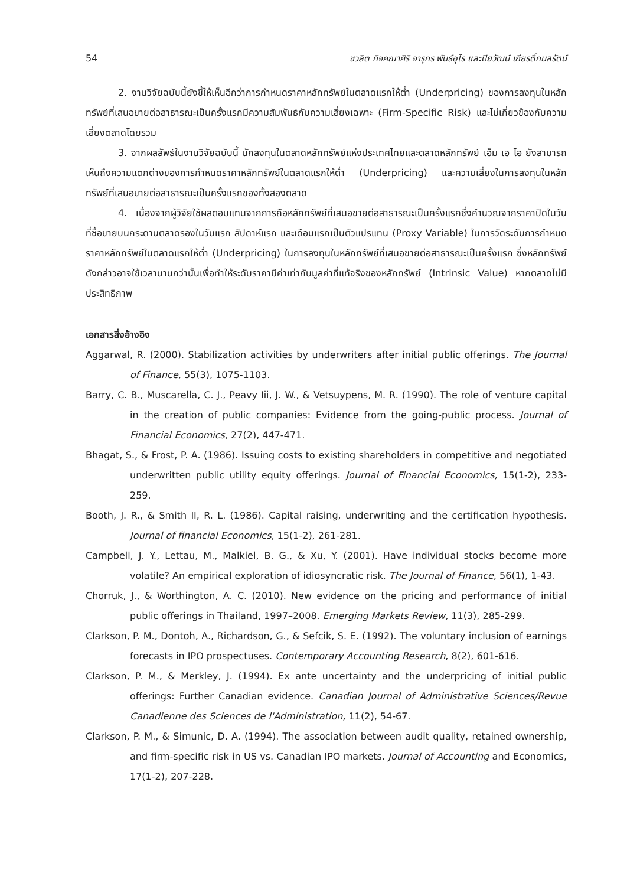54 ชวลิต กิจคณาศิริ จารุกร พันธ์อุไร และปิยวัฒน์ เกียรติ์กมลรัตน์
2. งานวิจัยฉบับนี้ยังชี้ให้เห็นอีกว่าการกำหนดราคาหลักทรัพย์ในตลาดแรกให้ต่ำ (Underpricing) ของการลงทุนในหลักทรัพย์ที่เสนอขายต่อสาธารณะเป็นครั้งแรกมีความสัมพันธ์กับความเสี่ยงเฉพาะ (Firm-Specific Risk) และไม่เกี่ยวข้องกับความเสี่ยงตลาดโดยรวม
3. จากผลลัพธ์ในงานวิจัยฉบับนี้ นักลงทุนในตลาดหลักทรัพย์แห่งประเทศไทยและตลาดหลักทรัพย์ เอ็ม เอ ไอ ยังสามารถเห็นถึงความแตกต่างของการกำหนดราคาหลักทรัพย์ในตลาดแรกให้ต่ำ (Underpricing) และความเสี่ยงในการลงทุนในหลักทรัพย์ที่เสนอขายต่อสาธารณะเป็นครั้งแรกของทั้งสองตลาด
4. เนื่องจากผู้วิจัยใช้ผลตอบแทนจากการถือหลักทรัพย์ที่เสนอขายต่อสาธารณะเป็นครั้งแรกซึ่งคำนวณจากราคาปิดในวันที่ซื้อขายบนกระดานตลาดรองในวันแรก สัปดาห์แรก และเดือนแรกเป็นตัวแปรแทน (Proxy Variable) ในการวัดระดับการกำหนดราคาหลักทรัพย์ในตลาดแรกให้ต่ำ (Underpricing) ในการลงทุนในหลักทรัพย์ที่เสนอขายต่อสาธารณะเป็นครั้งแรก ซึ่งหลักทรัพย์ดังกล่าวอาจใช้เวลานานกว่านั้นเพื่อทำให้ระดับราคามีค่าเท่ากับมูลค่าที่แท้จริงของหลักทรัพย์ (Intrinsic Value) หากตลาดไม่มีประสิทธิภาพ
เอกสารสิ่งอ้างอิง
Aggarwal, R. (2000). Stabilization activities by underwriters after initial public offerings. The Journal of Finance, 55(3), 1075-1103.
Barry, C. B., Muscarella, C. J., Peavy Iii, J. W., & Vetsuypens, M. R. (1990). The role of venture capital in the creation of public companies: Evidence from the going-public process. Journal of Financial Economics, 27(2), 447-471.
Bhagat, S., & Frost, P. A. (1986). Issuing costs to existing shareholders in competitive and negotiated underwritten public utility equity offerings. Journal of Financial Economics, 15(1-2), 233-259.
Booth, J. R., & Smith II, R. L. (1986). Capital raising, underwriting and the certification hypothesis. Journal of financial Economics, 15(1-2), 261-281.
Campbell, J. Y., Lettau, M., Malkiel, B. G., & Xu, Y. (2001). Have individual stocks become more volatile? An empirical exploration of idiosyncratic risk. The Journal of Finance, 56(1), 1-43.
Chorruk, J., & Worthington, A. C. (2010). New evidence on the pricing and performance of initial public offerings in Thailand, 1997–2008. Emerging Markets Review, 11(3), 285-299.
Clarkson, P. M., Dontoh, A., Richardson, G., & Sefcik, S. E. (1992). The voluntary inclusion of earnings forecasts in IPO prospectuses. Contemporary Accounting Research, 8(2), 601-616.
Clarkson, P. M., & Merkley, J. (1994). Ex ante uncertainty and the underpricing of initial public offerings: Further Canadian evidence. Canadian Journal of Administrative Sciences/Revue Canadienne des Sciences de l'Administration, 11(2), 54-67.
Clarkson, P. M., & Simunic, D. A. (1994). The association between audit quality, retained ownership, and firm-specific risk in US vs. Canadian IPO markets. Journal of Accounting and Economics, 17(1-2), 207-228.